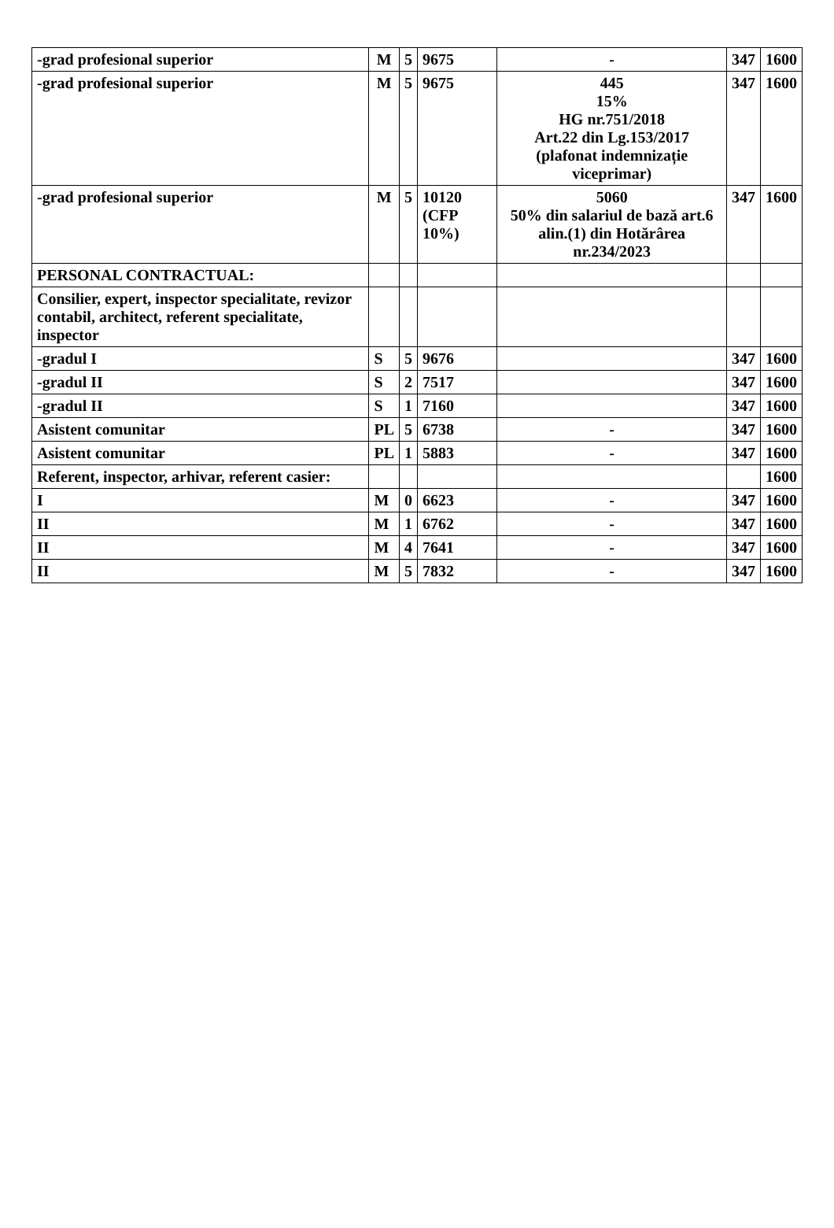| -grad profesional superior | M | 5 | 9675 | - | 347 | 1600 |
| -grad profesional superior | M | 5 | 9675 | 445 15% HG nr.751/2018 Art.22 din Lg.153/2017 (plafonat indemnizație viceprimar) | 347 | 1600 |
| -grad profesional superior | M | 5 | 10120 (CFP 10%) | 5060 50% din salariul de bază art.6 alin.(1) din Hotărârea nr.234/2023 | 347 | 1600 |
| PERSONAL CONTRACTUAL: | | | | | | |
| Consilier, expert, inspector specialitate, revizor contabil, architect, referent specialitate, inspector | | | | | | |
| -gradul I | S | 5 | 9676 | | 347 | 1600 |
| -gradul II | S | 2 | 7517 | | 347 | 1600 |
| -gradul II | S | 1 | 7160 | | 347 | 1600 |
| Asistent comunitar | PL | 5 | 6738 | - | 347 | 1600 |
| Asistent comunitar | PL | 1 | 5883 | - | 347 | 1600 |
| Referent, inspector, arhivar, referent casier: | | | | | | 1600 |
| I | M | 0 | 6623 | - | 347 | 1600 |
| II | M | 1 | 6762 | - | 347 | 1600 |
| II | M | 4 | 7641 | - | 347 | 1600 |
| II | M | 5 | 7832 | - | 347 | 1600 |